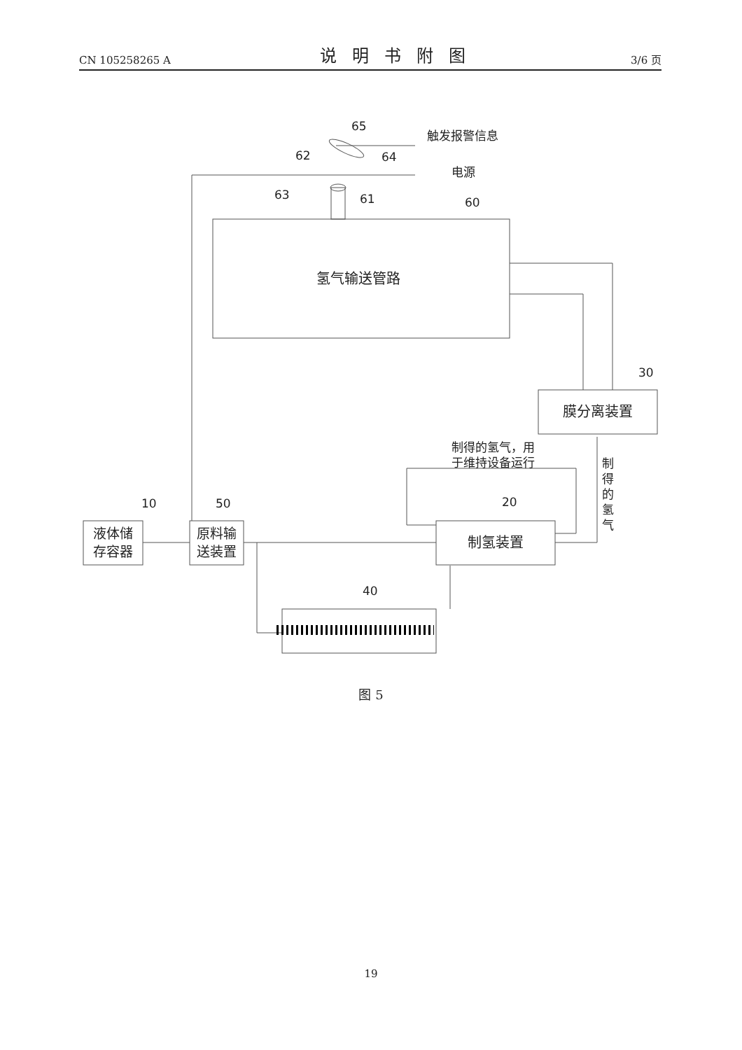CN 105258265 A 说明书附图 3/6 页
氢气输送管路
膜分离装置
制氢装置
液体储
存容器
原料输
送装置
触发报警信息
电源
制得的氢气，用
于维持设备运行
制
得
的
氢
气
65
62
64
63
61
60
30
20
10
50
40
图 5
19